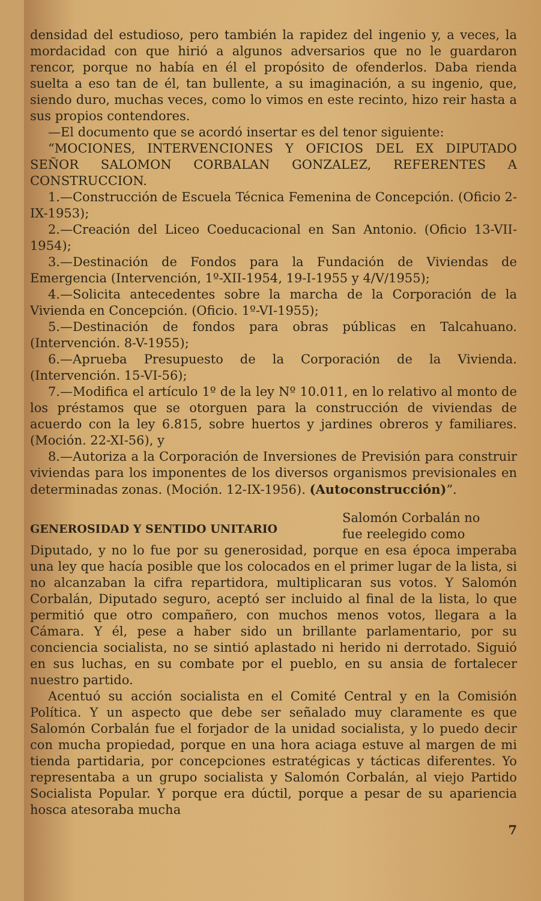densidad del estudioso, pero también la rapidez del ingenio y, a veces, la mordacidad con que hirió a algunos adversarios que no le guardaron rencor, porque no había en él el propósito de ofenderlos. Daba rienda suelta a eso tan de él, tan bullente, a su imaginación, a su ingenio, que, siendo duro, muchas veces, como lo vimos en este recinto, hizo reir hasta a sus propios contendores.
—El documento que se acordó insertar es del tenor siguiente:
“MOCIONES, INTERVENCIONES Y OFICIOS DEL EX DIPUTADO SEÑOR SALOMON CORBALAN GONZALEZ, REFERENTES A CONSTRUCCION.
1.—Construcción de Escuela Técnica Femenina de Concepción. (Oficio 2-IX-1953);
2.—Creación del Liceo Coeducacional en San Antonio. (Oficio 13-VII-1954);
3.—Destinación de Fondos para la Fundación de Viviendas de Emergencia (Intervención, 1º-XII-1954, 19-I-1955 y 4/V/1955);
4.—Solicita antecedentes sobre la marcha de la Corporación de la Vivienda en Concepción. (Oficio. 1º-VI-1955);
5.—Destinación de fondos para obras públicas en Talcahuano. (Intervención. 8-V-1955);
6.—Aprueba Presupuesto de la Corporación de la Vivienda. (Intervención. 15-VI-56);
7.—Modifica el artículo 1º de la ley Nº 10.011, en lo relativo al monto de los préstamos que se otorguen para la construcción de viviendas de acuerdo con la ley 6.815, sobre huertos y jardines obreros y familiares. (Moción. 22-XI-56), y
8.—Autoriza a la Corporación de Inversiones de Previsión para construir viviendas para los imponentes de los diversos organismos previsionales en determinadas zonas. (Moción. 12-IX-1956). (Autoconstrucción)”.
GENEROSIDAD Y SENTIDO UNITARIO
Salomón Corbalán no fue reelegido como
Diputado, y no lo fue por su generosidad, porque en esa época imperaba una ley que hacía posible que los colocados en el primer lugar de la lista, si no alcanzaban la cifra repartidora, multiplicaran sus votos. Y Salomón Corbalán, Diputado seguro, aceptó ser incluido al final de la lista, lo que permitió que otro compañero, con muchos menos votos, llegara a la Cámara. Y él, pese a haber sido un brillante parlamentario, por su conciencia socialista, no se sintió aplastado ni herido ni derrotado. Siguió en sus luchas, en su combate por el pueblo, en su ansia de fortalecer nuestro partido.
Acentuó su acción socialista en el Comité Central y en la Comisión Política. Y un aspecto que debe ser señalado muy claramente es que Salomón Corbalán fue el forjador de la unidad socialista, y lo puedo decir con mucha propiedad, porque en una hora aciaga estuve al margen de mi tienda partidaria, por concepciones estratégicas y tácticas diferentes. Yo representaba a un grupo socialista y Salomón Corbalán, al viejo Partido Socialista Popular. Y porque era dúctil, porque a pesar de su apariencia hosca atesoraba mucha
7